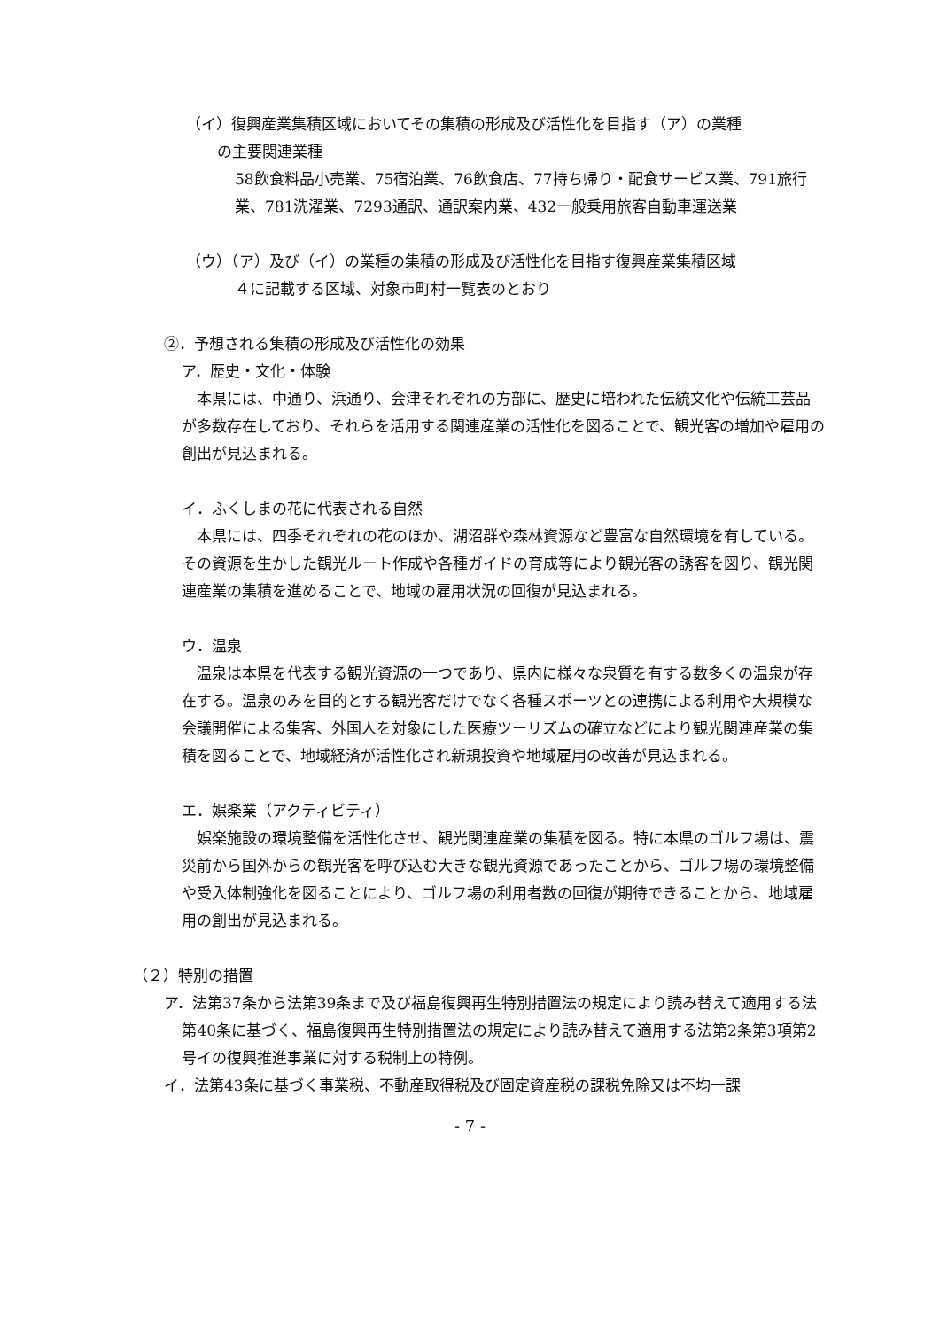（イ）復興産業集積区域においてその集積の形成及び活性化を目指す（ア）の業種
の主要関連業種
58飲食料品小売業、75宿泊業、76飲食店、77持ち帰り・配食サービス業、791旅行業、781洗濯業、7293通訳、通訳案内業、432一般乗用旅客自動車運送業
（ウ）（ア）及び（イ）の業種の集積の形成及び活性化を目指す復興産業集積区域
４に記載する区域、対象市町村一覧表のとおり
②．予想される集積の形成及び活性化の効果
ア．歴史・文化・体験
本県には、中通り、浜通り、会津それぞれの方部に、歴史に培われた伝統文化や伝統工芸品が多数存在しており、それらを活用する関連産業の活性化を図ることで、観光客の増加や雇用の創出が見込まれる。
イ．ふくしまの花に代表される自然
本県には、四季それぞれの花のほか、湖沼群や森林資源など豊富な自然環境を有している。その資源を生かした観光ルート作成や各種ガイドの育成等により観光客の誘客を図り、観光関連産業の集積を進めることで、地域の雇用状況の回復が見込まれる。
ウ．温泉
温泉は本県を代表する観光資源の一つであり、県内に様々な泉質を有する数多くの温泉が存在する。温泉のみを目的とする観光客だけでなく各種スポーツとの連携による利用や大規模な会議開催による集客、外国人を対象にした医療ツーリズムの確立などにより観光関連産業の集積を図ることで、地域経済が活性化され新規投資や地域雇用の改善が見込まれる。
エ．娯楽業（アクティビティ）
娯楽施設の環境整備を活性化させ、観光関連産業の集積を図る。特に本県のゴルフ場は、震災前から国外からの観光客を呼び込む大きな観光資源であったことから、ゴルフ場の環境整備や受入体制強化を図ることにより、ゴルフ場の利用者数の回復が期待できることから、地域雇用の創出が見込まれる。
（２）特別の措置
ア．法第37条から法第39条まで及び福島復興再生特別措置法の規定により読み替えて適用する法第40条に基づく、福島復興再生特別措置法の規定により読み替えて適用する法第2条第3項第2号イの復興推進事業に対する税制上の特例。
イ．法第43条に基づく事業税、不動産取得税及び固定資産税の課税免除又は不均一課
- 7 -